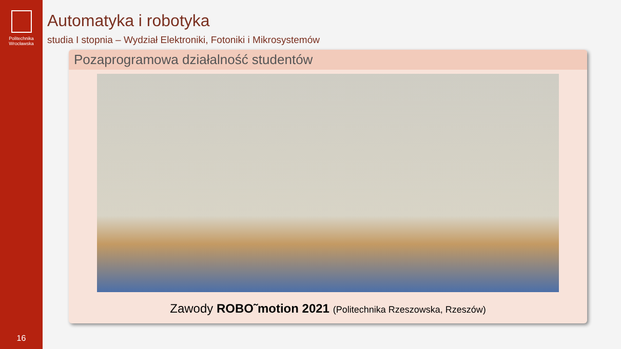Politechnika
Wrocławska
16
Automatyka i robotyka
studia I stopnia – Wydział Elektroniki, Fotoniki i Mikrosystemów
Pozaprogramowa działalność studentów
Zawody ROBO˜motion 2021 (Politechnika Rzeszowska, Rzeszów)